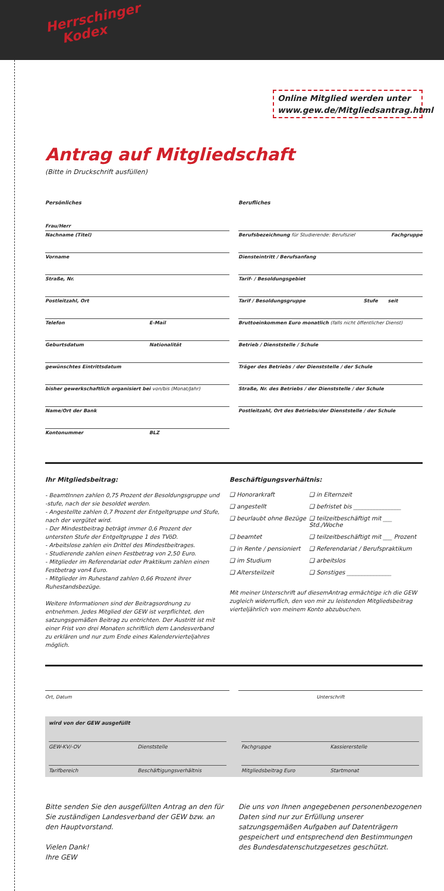Herrschinger
Kodex
Online Mitglied werden unter www.gew.de/Mitgliedsantrag.html
Antrag auf Mitgliedschaft
(Bitte in Druckschrift ausfüllen)
Persönliches
Frau/Herr
Nachname (Titel)
Vorname
Straße, Nr.
Postleitzahl, Ort
Telefon E-Mail
Geburtsdatum Nationalität
gewünschtes Eintrittsdatum
bisher gewerkschaftlich organisiert bei von/bis (Monat/Jahr)
Name/Ort der Bank
Kontonummer BLZ
Berufliches
Berufsbezeichnung für Studierende: Berufsziel Fachgruppe
Diensteintritt / Berufsanfang
Tarif- / Besoldungsgebiet
Tarif / Besoldungsgruppe Stufe seit
Bruttoeinkommen Euro monatlich (falls nicht öffentlicher Dienst)
Betrieb / Dienststelle / Schule
Träger des Betriebs / der Dienststelle / der Schule
Straße, Nr. des Betriebs / der Dienststelle / der Schule
Postleitzahl, Ort des Betriebs/der Dienststelle / der Schule
Ihr Mitgliedsbeitrag:
- BeamtInnen zahlen 0,75 Prozent der Besoldungsgruppe und -stufe, nach der sie besoldet werden.
- Angestellte zahlen 0,7 Prozent der Entgeltgruppe und Stufe, nach der vergütet wird.
- Der Mindestbeitrag beträgt immer 0,6 Prozent der untersten Stufe der Entgeltgruppe 1 des TVöD.
- Arbeitslose zahlen ein Drittel des Mindestbeitrages.
- Studierende zahlen einen Festbetrag von 2,50 Euro.
- Mitglieder im Referendariat oder Praktikum zahlen einen Festbetrag von4 Euro.
- Mitglieder im Ruhestand zahlen 0,66 Prozent ihrer Ruhestandsbezüge.
Weitere Informationen sind der Beitragsordnung zu entnehmen. Jedes Mitglied der GEW ist verpflichtet, den satzungsgemäßen Beitrag zu entrichten. Der Austritt ist mit einer Frist von drei Monaten schriftlich dem Landesverband zu erklären und nur zum Ende eines Kalendervierteljahres möglich.
Beschäftigungsverhältnis:
❑ Honorarkraft ❑ in Elternzeit ❑ angestellt ❑ befristet bis ________________ ❑ beurlaubt ohne Bezüge ❑ teilzeitbeschäftigt mit ___ Std./Woche ❑ beamtet ❑ teilzeitbeschäftigt mit ___ Prozent ❑ in Rente / pensioniert ❑ Referendariat / Berufspraktikum ❑ im Studium ❑ arbeitslos ❑ Altersteilzeit ❑ Sonstiges _______________
Mit meiner Unterschrift auf diesemAntrag ermächtige ich die GEW zugleich widerruflich, den von mir zu leistenden Mitgliedsbeitrag vierteljährlich von meinem Konto abzubuchen.
Ort, Datum Unterschrift
wird von der GEW ausgefüllt
GEW-KV/-OV Dienststelle Fachgruppe Kassiererstelle
Tarifbereich Beschäftigungsverhältnis
Mitgliedsbeitrag Euro Startmonat
Bitte senden Sie den ausgefüllten Antrag an den für Sie zuständigen Landesverband der GEW bzw. an den Hauptvorstand.
Vielen Dank!
Ihre GEW
Die uns von Ihnen angegebenen personenbezogenen Daten sind nur zur Erfüllung unserer satzungsgemäßen Aufgaben auf Datenträgern gespeichert und entsprechend den Bestimmungen des Bundesdatenschutzgesetzes geschützt.